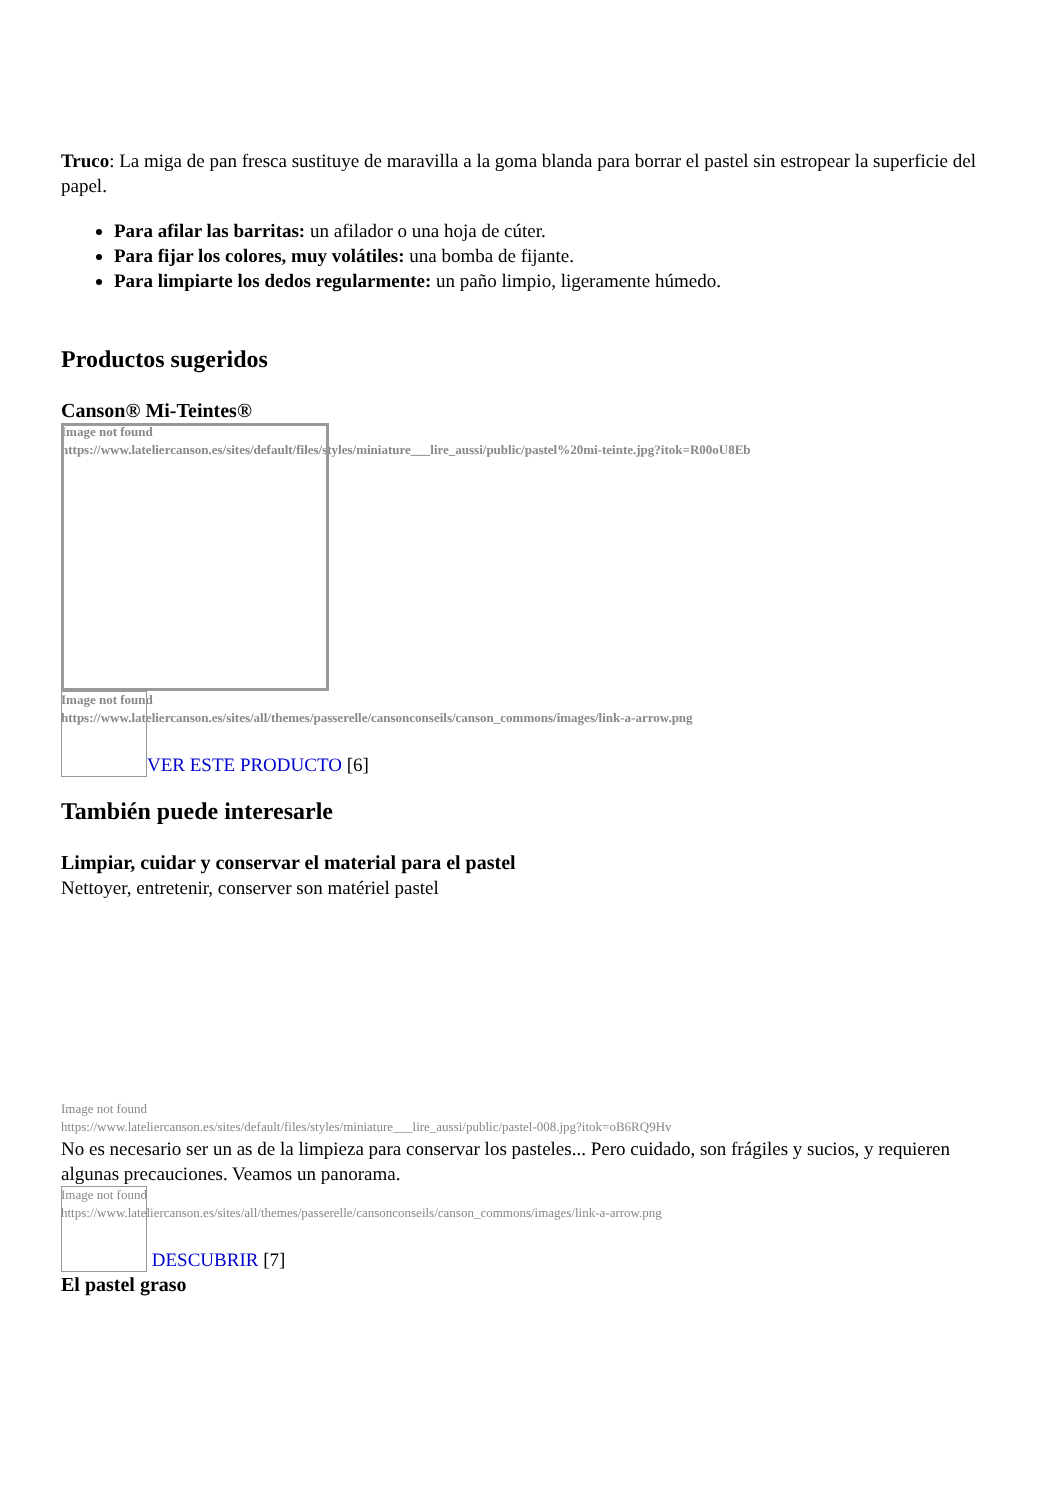Truco: La miga de pan fresca sustituye de maravilla a la goma blanda para borrar el pastel sin estropear la superficie del papel.
Para afilar las barritas: un afilador o una hoja de cúter.
Para fijar los colores, muy volátiles: una bomba de fijante.
Para limpiarte los dedos regularmente: un paño limpio, ligeramente húmedo.
Productos sugeridos
Canson® Mi-Teintes®
Image not found
https://www.lateliercanson.es/sites/default/files/styles/miniature___lire_aussi/public/pastel%20mi-teinte.jpg?itok=R00oU8Eb
Image not found
https://www.lateliercanson.es/sites/all/themes/passerelle/cansonconseils/canson_commons/images/link-a-arrow.png
VER ESTE PRODUCTO [6]
También puede interesarle
Limpiar, cuidar y conservar el material para el pastel
Nettoyer, entretenir, conserver son matériel pastel
Image not found
https://www.lateliercanson.es/sites/default/files/styles/miniature___lire_aussi/public/pastel-008.jpg?itok=oB6RQ9Hv
No es necesario ser un as de la limpieza para conservar los pasteles... Pero cuidado, son frágiles y sucios, y requieren algunas precauciones. Veamos un panorama.
Image not found
https://www.lateliercanson.es/sites/all/themes/passerelle/cansonconseils/canson_commons/images/link-a-arrow.png
DESCUBRIR [7]
El pastel graso